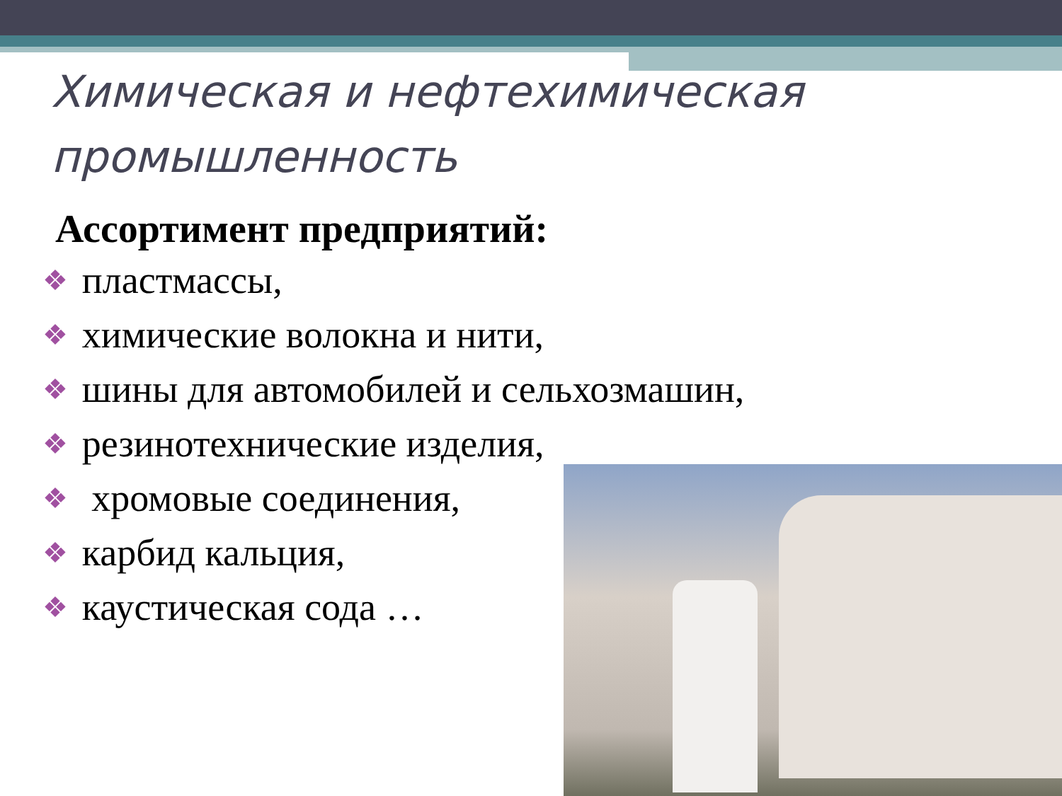Химическая и нефтехимическая промышленность
Ассортимент предприятий:
❖ пластмассы,
❖ химические волокна и нити,
❖ шины для автомобилей и сельхозмашин,
❖ резинотехнические изделия,
❖ хромовые соединения,
❖ карбид кальция,
❖ каустическая сода …